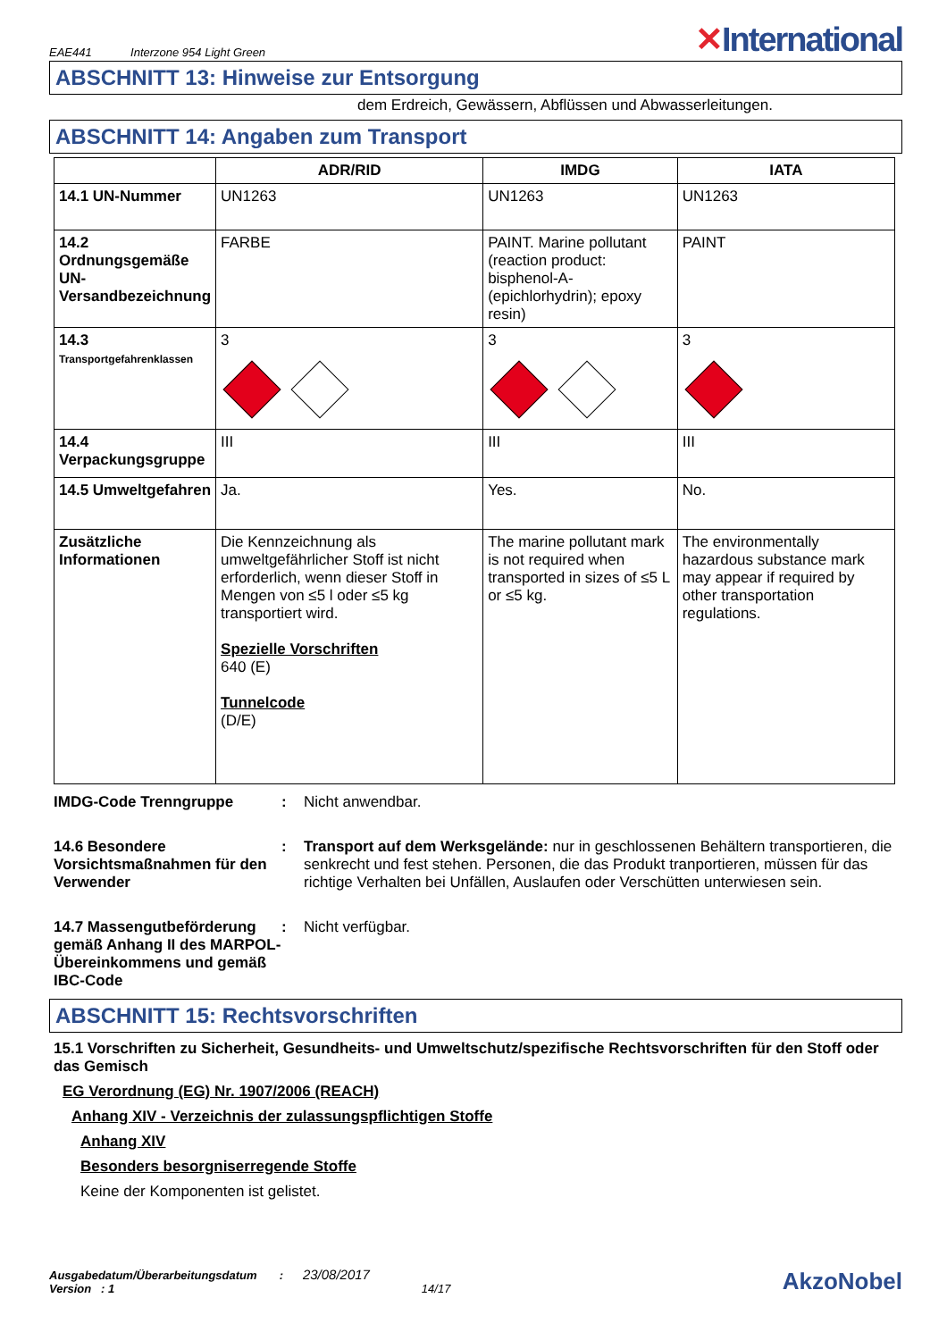EAE441 Interzone 954 Light Green
✕International
ABSCHNITT 13: Hinweise zur Entsorgung
dem Erdreich, Gewässern, Abflüssen und Abwasserleitungen.
ABSCHNITT 14: Angaben zum Transport
| | ADR/RID | IMDG | IATA |
| --- | --- | --- | --- |
| 14.1 UN-Nummer | UN1263 | UN1263 | UN1263 |
| 14.2 Ordnungsgemäße UN-Versandbezeichnung | FARBE | PAINT. Marine pollutant (reaction product: bisphenol-A-(epichlorhydrin); epoxy resin) | PAINT |
| 14.3 Transportgefahrenklassen | 3 | 3 | 3 |
| 14.4 Verpackungsgruppe | III | III | III |
| 14.5 Umweltgefahren | Ja. | Yes. | No. |
| Zusätzliche Informationen | Die Kennzeichnung als umweltgefährlicher Stoff ist nicht erforderlich, wenn dieser Stoff in Mengen von ≤5 l oder ≤5 kg transportiert wird. Spezielle Vorschriften 640 (E) Tunnelcode (D/E) | The marine pollutant mark is not required when transported in sizes of ≤5 L or ≤5 kg. | The environmentally hazardous substance mark may appear if required by other transportation regulations. |
IMDG-Code Trenngruppe : Nicht anwendbar.
14.6 Besondere Vorsichtsmaßnahmen für den Verwender
: Transport auf dem Werksgelände: nur in geschlossenen Behältern transportieren, die senkrecht und fest stehen. Personen, die das Produkt tranportieren, müssen für das richtige Verhalten bei Unfällen, Auslaufen oder Verschütten unterwiesen sein.
14.7 Massengutbeförderung gemäß Anhang II des MARPOL-Übereinkommens und gemäß IBC-Code
: Nicht verfügbar.
ABSCHNITT 15: Rechtsvorschriften
15.1 Vorschriften zu Sicherheit, Gesundheits- und Umweltschutz/spezifische Rechtsvorschriften für den Stoff oder das Gemisch
EG Verordnung (EG) Nr. 1907/2006 (REACH)
Anhang XIV - Verzeichnis der zulassungspflichtigen Stoffe
Anhang XIV
Besonders besorgniserregende Stoffe
Keine der Komponenten ist gelistet.
Ausgabedatum/Überarbeitungsdatum : 23/08/2017
Version : 1 14/17
AkzoNobel